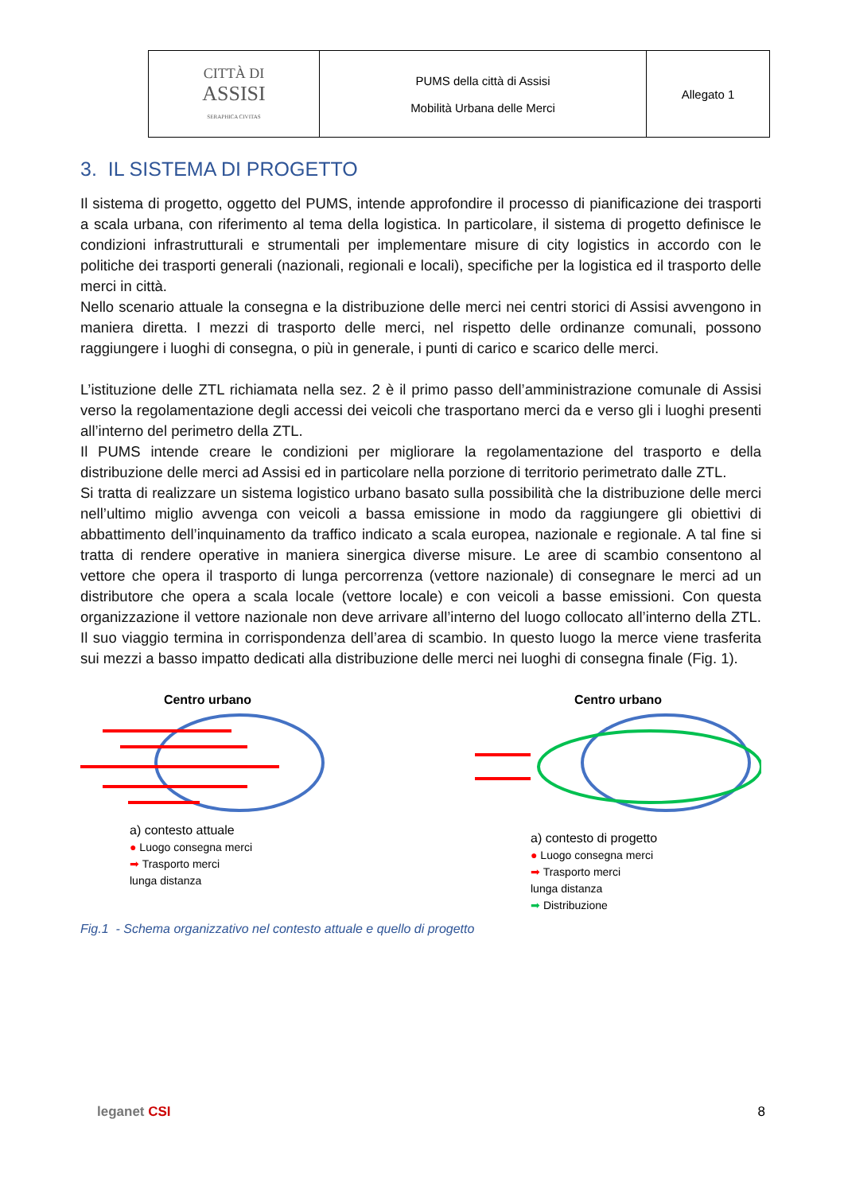| CITTÀ DI ASSISI SERAPHICA CIVITAS | PUMS della città di Assisi Mobilità Urbana delle Merci | Allegato 1 |
3. IL SISTEMA DI PROGETTO
Il sistema di progetto, oggetto del PUMS, intende approfondire il processo di pianificazione dei trasporti a scala urbana, con riferimento al tema della logistica. In particolare, il sistema di progetto definisce le condizioni infrastrutturali e strumentali per implementare misure di city logistics in accordo con le politiche dei trasporti generali (nazionali, regionali e locali), specifiche per la logistica ed il trasporto delle merci in città.
Nello scenario attuale la consegna e la distribuzione delle merci nei centri storici di Assisi avvengono in maniera diretta. I mezzi di trasporto delle merci, nel rispetto delle ordinanze comunali, possono raggiungere i luoghi di consegna, o più in generale, i punti di carico e scarico delle merci.
L’istituzione delle ZTL richiamata nella sez. 2 è il primo passo dell’amministrazione comunale di Assisi verso la regolamentazione degli accessi dei veicoli che trasportano merci da e verso gli i luoghi presenti all’interno del perimetro della ZTL.
Il PUMS intende creare le condizioni per migliorare la regolamentazione del trasporto e della distribuzione delle merci ad Assisi ed in particolare nella porzione di territorio perimetrato dalle ZTL.
Si tratta di realizzare un sistema logistico urbano basato sulla possibilità che la distribuzione delle merci nell’ultimo miglio avvenga con veicoli a bassa emissione in modo da raggiungere gli obiettivi di abbattimento dell’inquinamento da traffico indicato a scala europea, nazionale e regionale. A tal fine si tratta di rendere operative in maniera sinergica diverse misure. Le aree di scambio consentono al vettore che opera il trasporto di lunga percorrenza (vettore nazionale) di consegnare le merci ad un distributore che opera a scala locale (vettore locale) e con veicoli a basse emissioni. Con questa organizzazione il vettore nazionale non deve arrivare all’interno del luogo collocato all’interno della ZTL. Il suo viaggio termina in corrispondenza dell’area di scambio. In questo luogo la merce viene trasferita sui mezzi a basso impatto dedicati alla distribuzione delle merci nei luoghi di consegna finale (Fig. 1).
Centro urbano
a) contesto attuale
● Luogo consegna merci
➡ Trasporto merci
lunga distanza
Centro urbano
a) contesto di progetto
● Luogo consegna merci
➡ Trasporto merci
lunga distanza
➡ Distribuzione
Fig.1 - Schema organizzativo nel contesto attuale e quello di progetto
leganet CSI 8